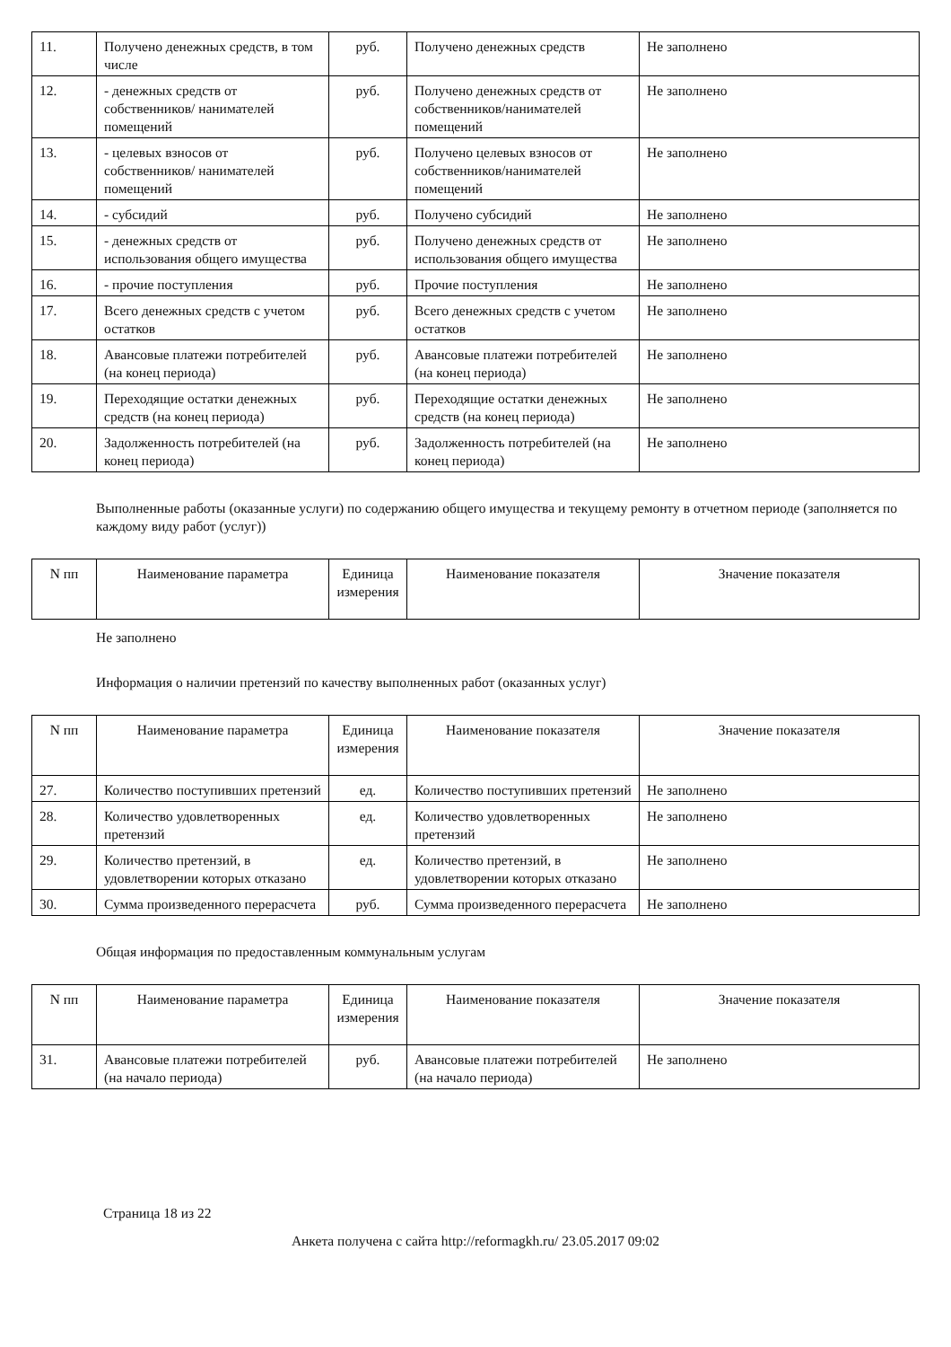| 11. | Получено денежных средств, в том числе | руб. | Получено денежных средств | Не заполнено |
| 12. | - денежных средств от собственников/ нанимателей помещений | руб. | Получено денежных средств от собственников/нанимателей помещений | Не заполнено |
| 13. | - целевых взносов от собственников/ нанимателей помещений | руб. | Получено целевых взносов от собственников/нанимателей помещений | Не заполнено |
| 14. | - субсидий | руб. | Получено субсидий | Не заполнено |
| 15. | - денежных средств от использования общего имущества | руб. | Получено денежных средств от использования общего имущества | Не заполнено |
| 16. | - прочие поступления | руб. | Прочие поступления | Не заполнено |
| 17. | Всего денежных средств с учетом остатков | руб. | Всего денежных средств с учетом остатков | Не заполнено |
| 18. | Авансовые платежи потребителей (на конец периода) | руб. | Авансовые платежи потребителей (на конец периода) | Не заполнено |
| 19. | Переходящие остатки денежных средств (на конец периода) | руб. | Переходящие остатки денежных средств (на конец периода) | Не заполнено |
| 20. | Задолженность потребителей (на конец периода) | руб. | Задолженность потребителей (на конец периода) | Не заполнено |
Выполненные работы (оказанные услуги) по содержанию общего имущества и текущему ремонту в отчетном периоде (заполняется по каждому виду работ (услуг))
| N пп | Наименование параметра | Единица измерения | Наименование показателя | Значение показателя |
| --- | --- | --- | --- | --- |
Не заполнено
Информация о наличии претензий по качеству выполненных работ (оказанных услуг)
| N пп | Наименование параметра | Единица измерения | Наименование показателя | Значение показателя |
| --- | --- | --- | --- | --- |
| 27. | Количество поступивших претензий | ед. | Количество поступивших претензий | Не заполнено |
| 28. | Количество удовлетворенных претензий | ед. | Количество удовлетворенных претензий | Не заполнено |
| 29. | Количество претензий, в удовлетворении которых отказано | ед. | Количество претензий, в удовлетворении которых отказано | Не заполнено |
| 30. | Сумма произведенного перерасчета | руб. | Сумма произведенного перерасчета | Не заполнено |
Общая информация по предоставленным коммунальным услугам
| N пп | Наименование параметра | Единица измерения | Наименование показателя | Значение показателя |
| --- | --- | --- | --- | --- |
| 31. | Авансовые платежи потребителей (на начало периода) | руб. | Авансовые платежи потребителей (на начало периода) | Не заполнено |
Страница 18 из 22
Анкета получена с сайта http://reformagkh.ru/ 23.05.2017 09:02